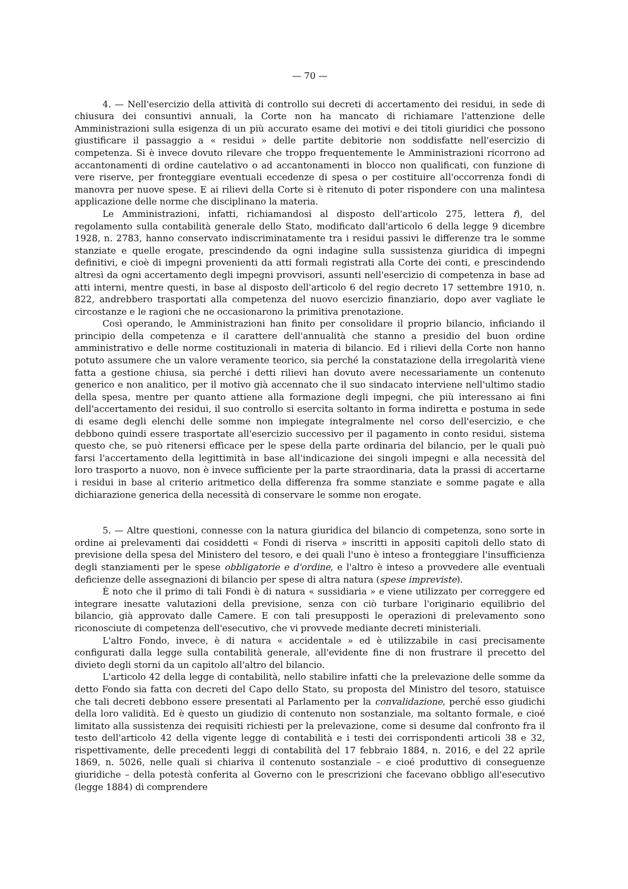— 70 —
4. — Nell'esercizio della attività di controllo sui decreti di accertamento dei residui, in sede di chiusura dei consuntivi annuali, la Corte non ha mancato di richiamare l'attenzione delle Amministrazioni sulla esigenza di un più accurato esame dei motivi e dei titoli giuridici che possono giustificare il passaggio a « residui » delle partite debitorie non soddisfatte nell'esercizio di competenza. Si è invece dovuto rilevare che troppo frequentemente le Amministrazioni ricorrono ad accantonamenti di ordine cautelativo o ad accantonamenti in blocco non qualificati, con funzione di vere riserve, per fronteggiare eventuali eccedenze di spesa o per costituire all'occorrenza fondi di manovra per nuove spese. E ai rilievi della Corte si è ritenuto di poter rispondere con una malintesa applicazione delle norme che disciplinano la materia.
Le Amministrazioni, infatti, richiamandosi al disposto dell'articolo 275, lettera f), del regolamento sulla contabilità generale dello Stato, modificato dall'articolo 6 della legge 9 dicembre 1928, n. 2783, hanno conservato indiscriminatamente tra i residui passivi le differenze tra le somme stanziate e quelle erogate, prescindendo da ogni indagine sulla sussistenza giuridica di impegni definitivi, e cioè di impegni provenienti da atti formali registrati alla Corte dei conti, e prescindendo altresì da ogni accertamento degli impegni provvisori, assunti nell'esercizio di competenza in base ad atti interni, mentre questi, in base al disposto dell'articolo 6 del regio decreto 17 settembre 1910, n. 822, andrebbero trasportati alla competenza del nuovo esercizio finanziario, dopo aver vagliate le circostanze e le ragioni che ne occasionarono la primitiva prenotazione.
Così operando, le Amministrazioni han finito per consolidare il proprio bilancio, inficiando il principio della competenza e il carattere dell'annualità che stanno a presidio del buon ordine amministrativo e delle norme costituzionali in materia di bilancio. Ed i rilievi della Corte non hanno potuto assumere che un valore veramente teorico, sia perché la constatazione della irregolarità viene fatta a gestione chiusa, sia perché i detti rilievi han dovuto avere necessariamente un contenuto generico e non analitico, per il motivo già accennato che il suo sindacato interviene nell'ultimo stadio della spesa, mentre per quanto attiene alla formazione degli impegni, che più interessano ai fini dell'accertamento dei residui, il suo controllo si esercita soltanto in forma indiretta e postuma in sede di esame degli elenchi delle somme non impiegate integralmente nel corso dell'esercizio, e che debbono quindi essere trasportate all'esercizio successivo per il pagamento in conto residui, sistema questo che, se può ritenersi efficace per le spese della parte ordinaria del bilancio, per le quali può farsi l'accertamento della legittimità in base all'indicazione dei singoli impegni e alla necessità del loro trasporto a nuovo, non è invece sufficiente per la parte straordinaria, data la prassi di accertarne i residui in base al criterio aritmetico della differenza fra somme stanziate e somme pagate e alla dichiarazione generica della necessità di conservare le somme non erogate.
5. — Altre questioni, connesse con la natura giuridica del bilancio di competenza, sono sorte in ordine ai prelevamenti dai cosiddetti « Fondi di riserva » inscritti in appositi capitoli dello stato di previsione della spesa del Ministero del tesoro, e dei quali l'uno è inteso a fronteggiare l'insufficienza degli stanziamenti per le spese obbligatorie e d'ordine, e l'altro è inteso a provvedere alle eventuali deficienze delle assegnazioni di bilancio per spese di altra natura (spese impreviste).
È noto che il primo di tali Fondi è di natura « sussidiaria » e viene utilizzato per correggere ed integrare inesatte valutazioni della previsione, senza con ciò turbare l'originario equilibrio del bilancio, già approvato dalle Camere. E con tali presupposti le operazioni di prelevamento sono riconosciute di competenza dell'esecutivo, che vi provvede mediante decreti ministeriali.
L'altro Fondo, invece, è di natura « accidentale » ed è utilizzabile in casi precisamente configurati dalla legge sulla contabilità generale, all'evidente fine di non frustrare il precetto del divieto degli storni da un capitolo all'altro del bilancio.
L'articolo 42 della legge di contabilità, nello stabilire infatti che la prelevazione delle somme da detto Fondo sia fatta con decreti del Capo dello Stato, su proposta del Ministro del tesoro, statuisce che tali decreti debbono essere presentati al Parlamento per la convalidazione, perché esso giudichi della loro validità. Ed è questo un giudizio di contenuto non sostanziale, ma soltanto formale, e cioé limitato alla sussistenza dei requisiti richiesti per la prelevazione, come si desume dal confronto fra il testo dell'articolo 42 della vigente legge di contabilità e i testi dei corrispondenti articoli 38 e 32, rispettivamente, delle precedenti leggi di contabilità del 17 febbraio 1884, n. 2016, e del 22 aprile 1869, n. 5026, nelle quali si chiariva il contenuto sostanziale – e cioé produttivo di conseguenze giuridiche – della potestà conferita al Governo con le prescrizioni che facevano obbligo all'esecutivo (legge 1884) di comprendere